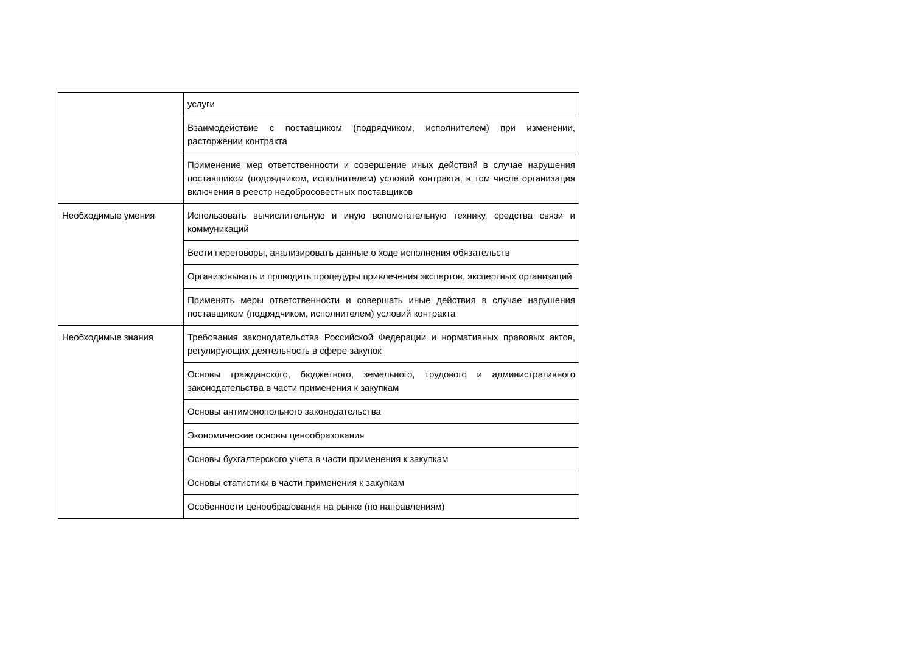| | услуги |
| | Взаимодействие с поставщиком (подрядчиком, исполнителем) при изменении, расторжении контракта |
| | Применение мер ответственности и совершение иных действий в случае нарушения поставщиком (подрядчиком, исполнителем) условий контракта, в том числе организация включения в реестр недобросовестных поставщиков |
| Необходимые умения | Использовать вычислительную и иную вспомогательную технику, средства связи и коммуникаций |
| | Вести переговоры, анализировать данные о ходе исполнения обязательств |
| | Организовывать и проводить процедуры привлечения экспертов, экспертных организаций |
| | Применять меры ответственности и совершать иные действия в случае нарушения поставщиком (подрядчиком, исполнителем) условий контракта |
| Необходимые знания | Требования законодательства Российской Федерации и нормативных правовых актов, регулирующих деятельность в сфере закупок |
| | Основы гражданского, бюджетного, земельного, трудового и административного законодательства в части применения к закупкам |
| | Основы антимонопольного законодательства |
| | Экономические основы ценообразования |
| | Основы бухгалтерского учета в части применения к закупкам |
| | Основы статистики в части применения к закупкам |
| | Особенности ценообразования на рынке (по направлениям) |